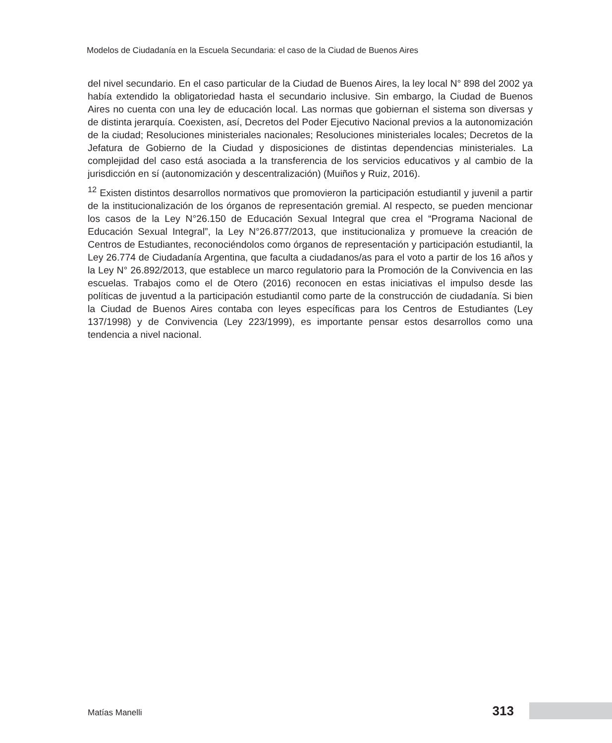Modelos de Ciudadanía en la Escuela Secundaria: el caso de la Ciudad de Buenos Aires
del nivel secundario. En el caso particular de la Ciudad de Buenos Aires, la ley local N° 898 del 2002 ya había extendido la obligatoriedad hasta el secundario inclusive. Sin embargo, la Ciudad de Buenos Aires no cuenta con una ley de educación local. Las normas que gobiernan el sistema son diversas y de distinta jerarquía. Coexisten, así, Decretos del Poder Ejecutivo Nacional previos a la autonomización de la ciudad; Resoluciones ministeriales nacionales; Resoluciones ministeriales locales; Decretos de la Jefatura de Gobierno de la Ciudad y disposiciones de distintas dependencias ministeriales. La complejidad del caso está asociada a la transferencia de los servicios educativos y al cambio de la jurisdicción en sí (autonomización y descentralización) (Muiños y Ruiz, 2016).
<sup>12</sup> Existen distintos desarrollos normativos que promovieron la participación estudiantil y juvenil a partir de la institucionalización de los órganos de representación gremial. Al respecto, se pueden mencionar los casos de la Ley N°26.150 de Educación Sexual Integral que crea el “Programa Nacional de Educación Sexual Integral”, la Ley N°26.877/2013, que institucionaliza y promueve la creación de Centros de Estudiantes, reconociéndolos como órganos de representación y participación estudiantil, la Ley 26.774 de Ciudadanía Argentina, que faculta a ciudadanos/as para el voto a partir de los 16 años y la Ley N° 26.892/2013, que establece un marco regulatorio para la Promoción de la Convivencia en las escuelas. Trabajos como el de Otero (2016) reconocen en estas iniciativas el impulso desde las políticas de juventud a la participación estudiantil como parte de la construcción de ciudadanía. Si bien la Ciudad de Buenos Aires contaba con leyes específicas para los Centros de Estudiantes (Ley 137/1998) y de Convivencia (Ley 223/1999), es importante pensar estos desarrollos como una tendencia a nivel nacional.
Matías Manelli 313